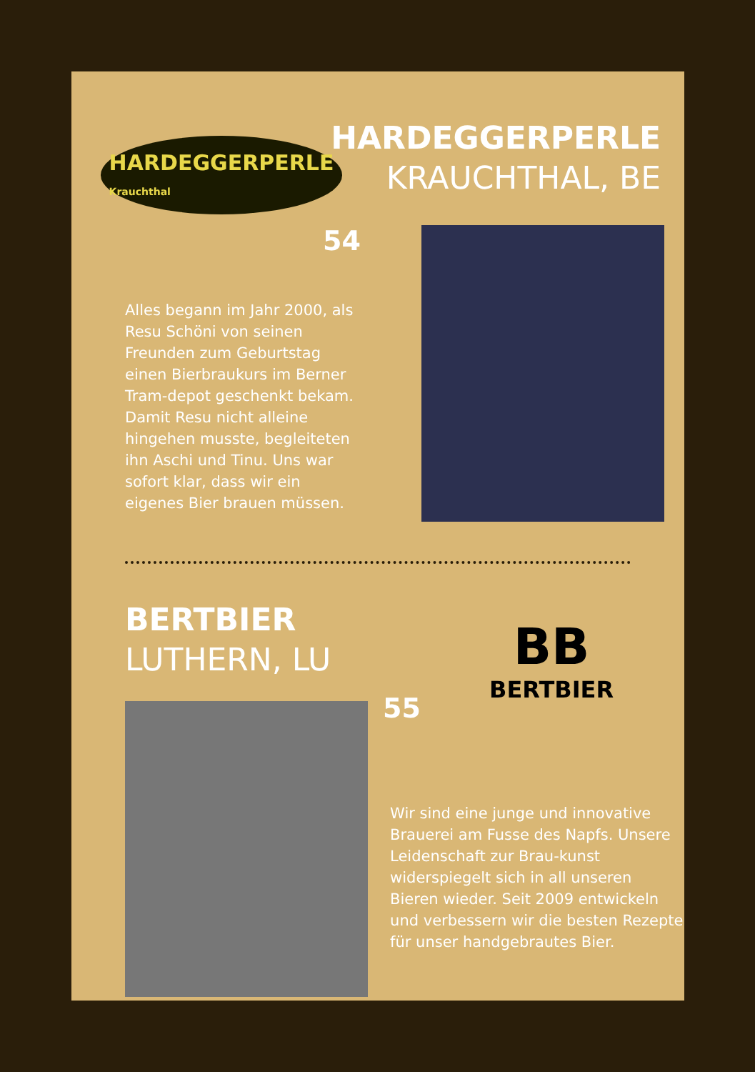HARDEGGERPERLE
Krauchthal
HARDEGGERPERLE
KRAUCHTHAL, BE
54
Alles begann im Jahr 2000, als Resu Schöni von seinen Freunden zum Geburtstag einen Bierbraukurs im Berner Tram-depot geschenkt bekam. Damit Resu nicht alleine hingehen musste, begleiteten ihn Aschi und Tinu. Uns war sofort klar, dass wir ein eigenes Bier brauen müssen.
BERTBIER
LUTHERN, LU
BB
BERTBIER
55
Wir sind eine junge und innovative Brauerei am Fusse des Napfs. Unsere Leidenschaft zur Brau-kunst widerspiegelt sich in all unseren Bieren wieder. Seit 2009 entwickeln und verbessern wir die besten Rezepte für unser handgebrautes Bier.